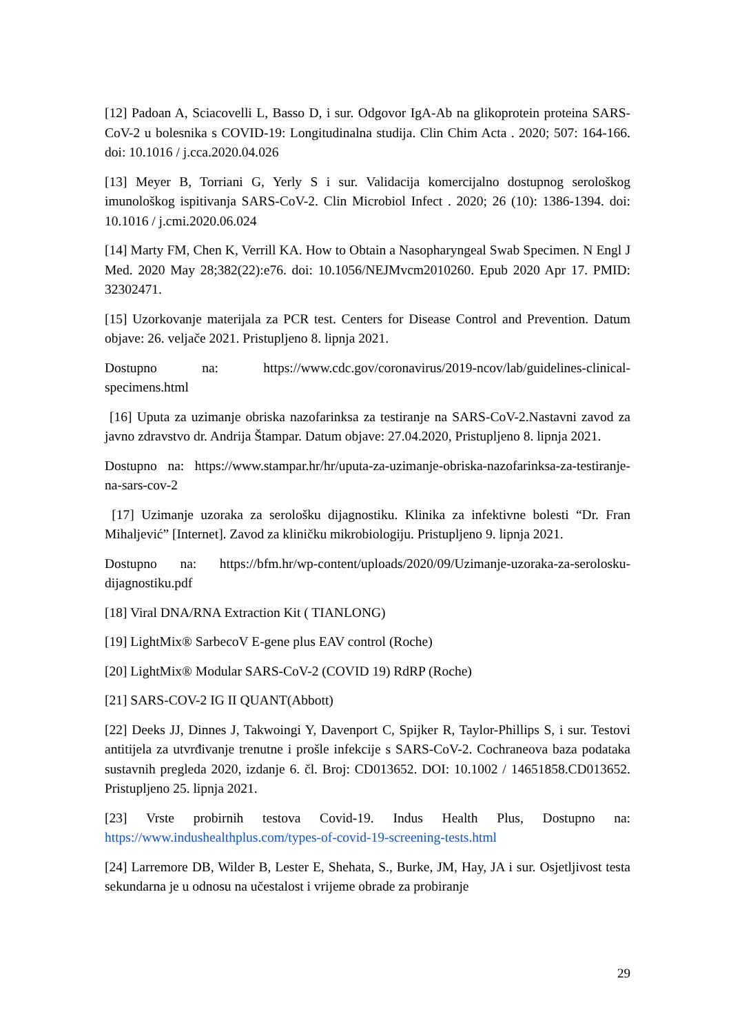[12] Padoan A, Sciacovelli L, Basso D, i sur. Odgovor IgA-Ab na glikoprotein proteina SARS-CoV-2 u bolesnika s COVID-19: Longitudinalna studija. Clin Chim Acta . 2020; 507: 164-166. doi: 10.1016 / j.cca.2020.04.026
[13] Meyer B, Torriani G, Yerly S i sur. Validacija komercijalno dostupnog serološkog imunološkog ispitivanja SARS-CoV-2. Clin Microbiol Infect . 2020; 26 (10): 1386-1394. doi: 10.1016 / j.cmi.2020.06.024
[14] Marty FM, Chen K, Verrill KA. How to Obtain a Nasopharyngeal Swab Specimen. N Engl J Med. 2020 May 28;382(22):e76. doi: 10.1056/NEJMvcm2010260. Epub 2020 Apr 17. PMID: 32302471.
[15] Uzorkovanje materijala za PCR test. Centers for Disease Control and Prevention. Datum objave: 26. veljače 2021. Pristupljeno 8. lipnja 2021.
Dostupno na: https://www.cdc.gov/coronavirus/2019-ncov/lab/guidelines-clinical-specimens.html
[16] Uputa za uzimanje obriska nazofarinksa za testiranje na SARS-CoV-2.Nastavni zavod za javno zdravstvo dr. Andrija Štampar. Datum objave: 27.04.2020, Pristupljeno 8. lipnja 2021.
Dostupno na: https://www.stampar.hr/hr/uputa-za-uzimanje-obriska-nazofarinksa-za-testiranje-na-sars-cov-2
[17] Uzimanje uzoraka za serološku dijagnostiku. Klinika za infektivne bolesti “Dr. Fran Mihaljević” [Internet]. Zavod za kliničku mikrobiologiju. Pristupljeno 9. lipnja 2021.
Dostupno na: https://bfm.hr/wp-content/uploads/2020/09/Uzimanje-uzoraka-za-serolosku-dijagnostiku.pdf
[18] Viral DNA/RNA Extraction Kit ( TIANLONG)
[19] LightMix® SarbecoV E-gene plus EAV control (Roche)
[20] LightMix® Modular SARS-CoV-2 (COVID 19) RdRP (Roche)
[21] SARS-COV-2 IG II QUANT(Abbott)
[22] Deeks JJ, Dinnes J, Takwoingi Y, Davenport C, Spijker R, Taylor-Phillips S, i sur. Testovi antitijela za utvrđivanje trenutne i prošle infekcije s SARS-CoV-2. Cochraneova baza podataka sustavnih pregleda 2020, izdanje 6. čl. Broj: CD013652. DOI: 10.1002 / 14651858.CD013652. Pristupljeno 25. lipnja 2021.
[23] Vrste probirnih testova Covid-19. Indus Health Plus, Dostupno na: https://www.indushealthplus.com/types-of-covid-19-screening-tests.html
[24] Larremore DB, Wilder B, Lester E, Shehata, S., Burke, JM, Hay, JA i sur. Osjetljivost testa sekundarna je u odnosu na učestalost i vrijeme obrade za probiranje
29